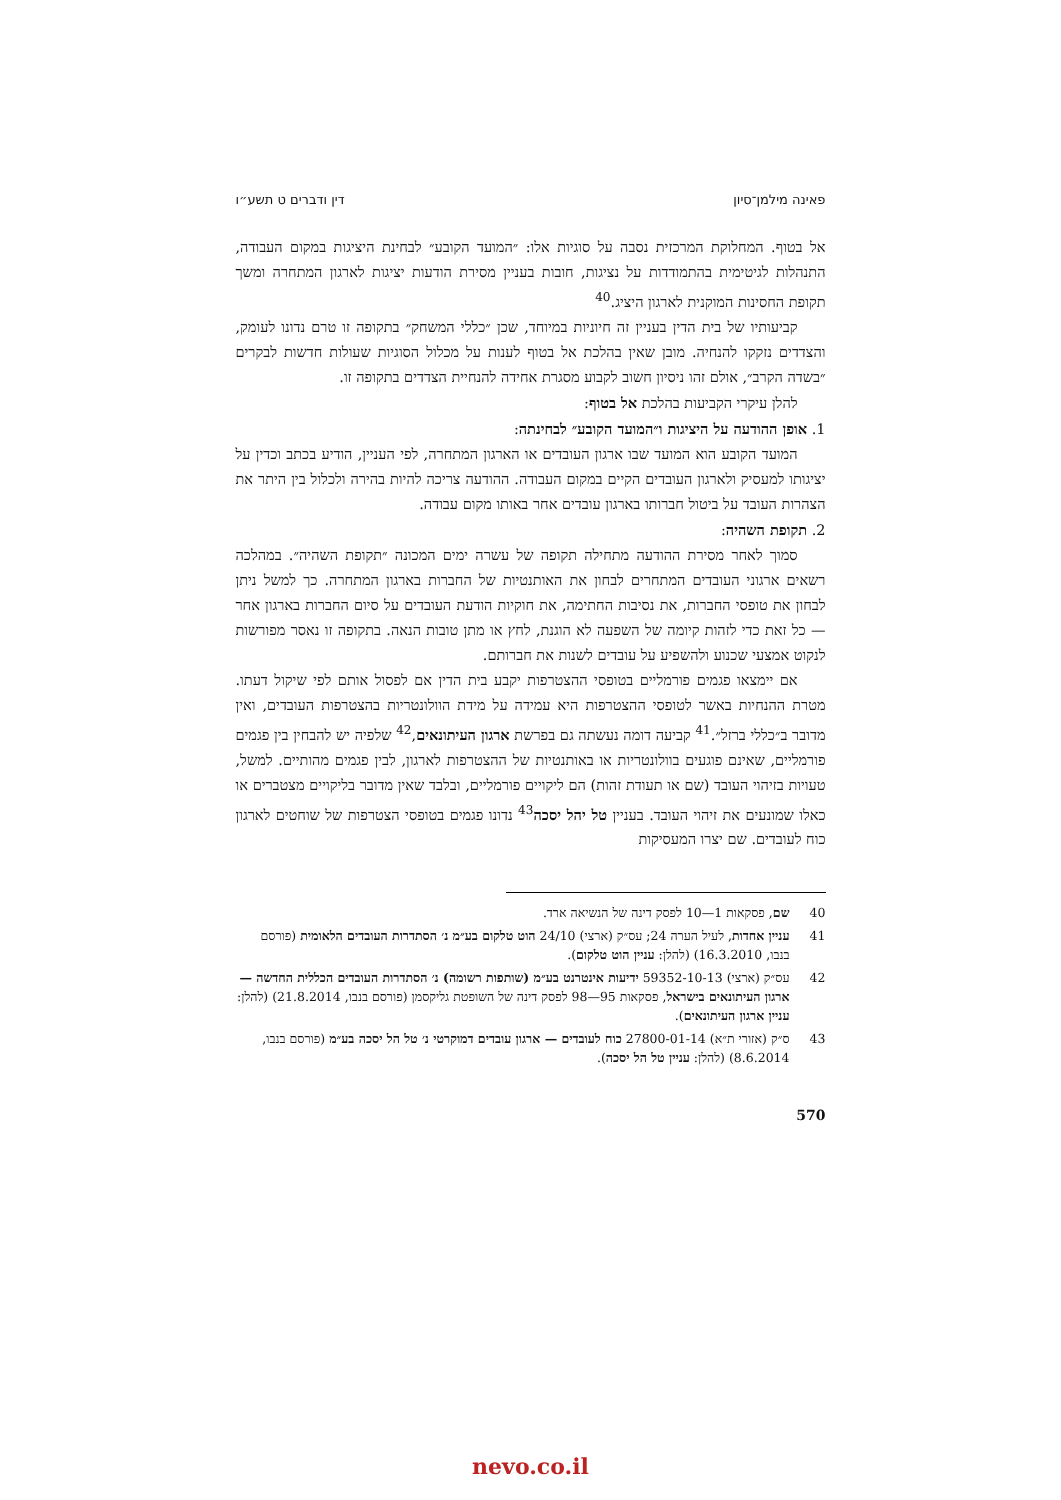פאינה מילמן־סיון דין ודברים ט תשע״ו
אל בטוף. המחלוקת המרכזית נסבה על סוגיות אלו: ״המועד הקובע״ לבחינת היציגות במקום העבודה, התנהלות לגיטימית בהתמודדות על נציגות, חובות בעניין מסירת הודעות יציגות לארגון המתחרה ומשך תקופת החסינות המוקנית לארגון היציג.<sup>40</sup>
קביעותיו של בית הדין בעניין זה חיוניות במיוחד, שכן ״כללי המשחק״ בתקופה זו טרם נדונו לעומק, והצדדים נזקקו להנחיה. מובן שאין בהלכת אל בטוף לענות על מכלול הסוגיות שעולות חדשות לבקרים ״בשדה הקרב״, אולם זהו ניסיון חשוב לקבוע מסגרת אחידה להנחיית הצדדים בתקופה זו.
להלן עיקרי הקביעות בהלכת אל בטוף:
1. אופן ההודעה על היציגות ו״המועד הקובע״ לבחינתה:
המועד הקובע הוא המועד שבו ארגון העובדים או הארגון המתחרה, לפי העניין, הודיע בכתב וכדין על יציגותו למעסיק ולארגון העובדים הקיים במקום העבודה. ההודעה צריכה להיות בהירה ולכלול בין היתר את הצהרות העובד על ביטול חברותו בארגון עובדים אחר באותו מקום עבודה.
2. תקופת השהיה:
סמוך לאחר מסירת ההודעה מתחילה תקופה של עשרה ימים המכונה ״תקופת השהיה״. במהלכה רשאים ארגוני העובדים המתחרים לבחון את האותנטיות של החברות בארגון המתחרה. כך למשל ניתן לבחון את טופסי החברות, את נסיבות החתימה, את חוקיות הודעת העובדים על סיום החברות בארגון אחר — כל זאת כדי לזהות קיומה של השפעה לא הוגנת, לחץ או מתן טובות הנאה. בתקופה זו נאסר מפורשות לנקוט אמצעי שכנוע ולהשפיע על עובדים לשנות את חברותם.
אם יימצאו פגמים פורמליים בטופסי ההצטרפות יקבע בית הדין אם לפסול אותם לפי שיקול דעתו. מטרת ההנחיות באשר לטופסי ההצטרפות היא עמידה על מידת הוולונטריות בהצטרפות העובדים, ואין מדובר ב״כללי ברזל״.<sup>41</sup> קביעה דומה נעשתה גם בפרשת ארגון העיתונאים,<sup>42</sup> שלפיה יש להבחין בין פגמים פורמליים, שאינם פוגעים בוולונטריות או באותנטיות של ההצטרפות לארגון, לבין פגמים מהותיים. למשל, טעויות בזיהוי העובד (שם או תעודת זהות) הם ליקויים פורמליים, ובלבד שאין מדובר בליקויים מצטברים או כאלו שמונעים את זיהוי העובד. בעניין טל יהל יסכה<sup>43</sup> נדונו פגמים בטופסי הצטרפות של שוחטים לארגון כוח לעובדים. שם יצרו המעסיקות
40 שם, פסקאות 1—10 לפסק דינה של הנשיאה ארד.
41 עניין אחדות, לעיל הערה 24; עס״ק (ארצי) 24/10 הוט טלקום בע״מ נ׳ הסתדרות העובדים הלאומית (פורסם בנבו, 16.3.2010) (להלן: עניין הוט טלקום).
42 עס״ק (ארצי) 59352-10-13 ידיעות אינטרנט בע״מ (שותפות רשומה) נ׳ הסתדרות העובדים הכללית החדשה — ארגון העיתונאים בישראל, פסקאות 95—98 לפסק דינה של השופטת גליקסמן (פורסם בנבו, 21.8.2014) (להלן: עניין ארגון העיתונאים).
43 ס״ק (אזורי ת״א) 27800-01-14 כוח לעובדים — ארגון עובדים דמוקרטי נ׳ טל הל יסכה בע״מ (פורסם בנבו, 8.6.2014) (להלן: עניין טל הל יסכה).
570
nevo.co.il